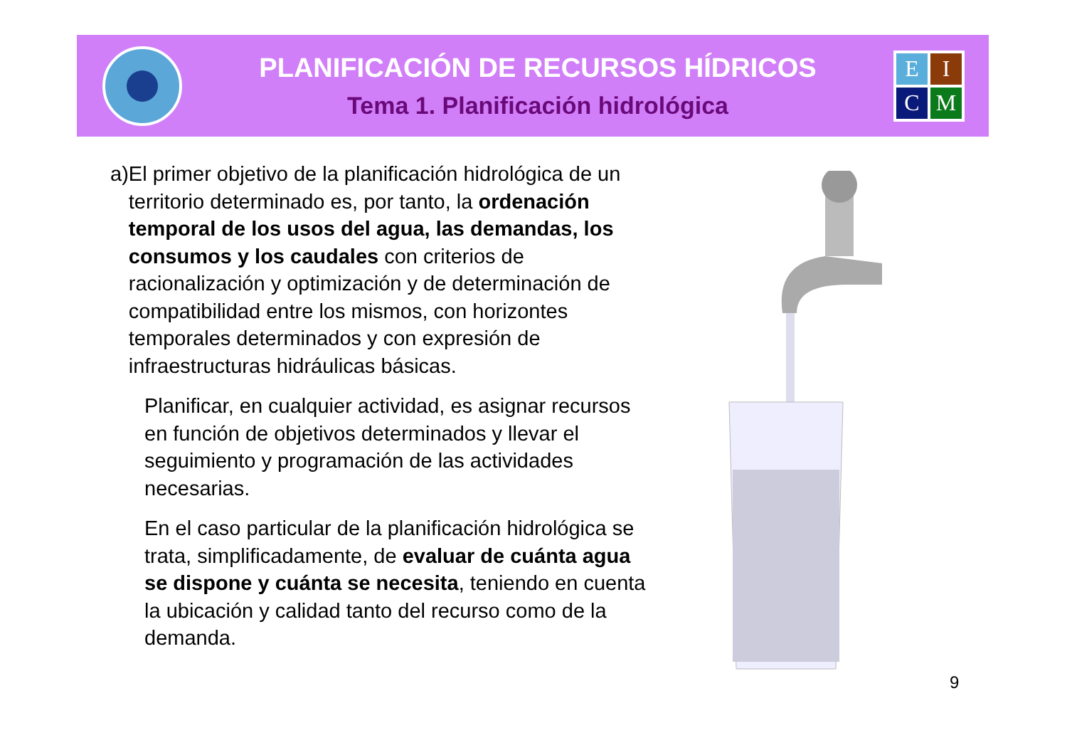PLANIFICACIÓN DE RECURSOS HÍDRICOS
Tema 1. Planificación hidrológica
EICM
a) El primer objetivo de la planificación hidrológica de un territorio determinado es, por tanto, la ordenación temporal de los usos del agua, las demandas, los consumos y los caudales con criterios de racionalización y optimización y de determinación de compatibilidad entre los mismos, con horizontes temporales determinados y con expresión de infraestructuras hidráulicas básicas.
Planificar, en cualquier actividad, es asignar recursos en función de objetivos determinados y llevar el seguimiento y programación de las actividades necesarias.
En el caso particular de la planificación hidrológica se trata, simplificadamente, de evaluar de cuánta agua se dispone y cuánta se necesita, teniendo en cuenta la ubicación y calidad tanto del recurso como de la demanda.
9